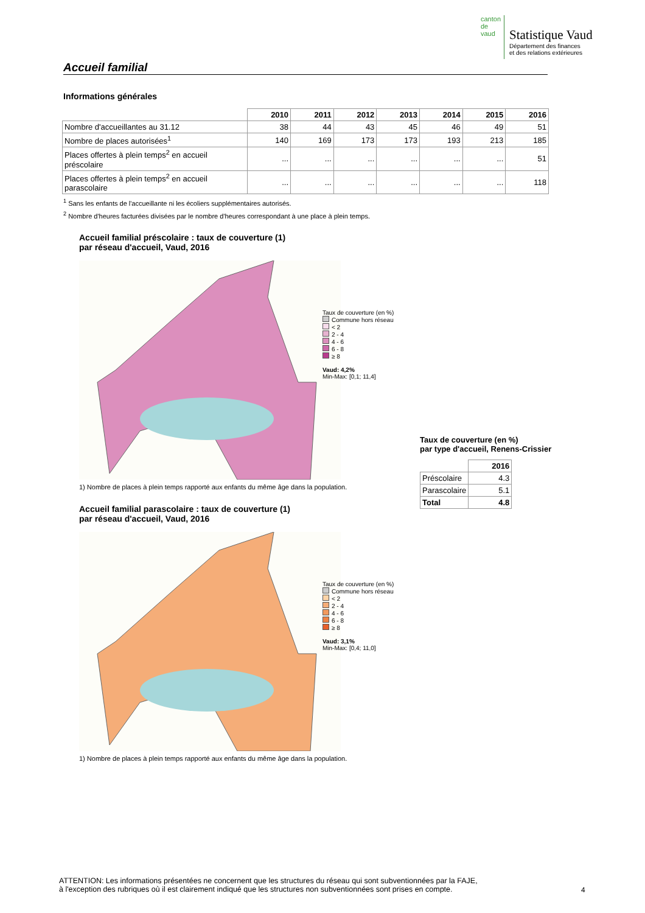canton de vaud
Statistique Vaud
Département des finances
et des relations extérieures
Accueil familial
Informations générales
| | 2010 | 2011 | 2012 | 2013 | 2014 | 2015 | 2016 |
| Nombre d'accueillantes au 31.12 | 38 | 44 | 43 | 45 | 46 | 49 | 51 |
| Nombre de places autorisées<sup>1</sup> | 140 | 169 | 173 | 173 | 193 | 213 | 185 |
| Places offertes à plein temps<sup>2</sup> en accueil préscolaire | ... | ... | ... | ... | ... | ... | 51 |
| Places offertes à plein temps<sup>2</sup> en accueil parascolaire | ... | ... | ... | ... | ... | ... | 118 |
<sup>1</sup> Sans les enfants de l'accueillante ni les écoliers supplémentaires autorisés.
<sup>2</sup> Nombre d'heures facturées divisées par le nombre d'heures correspondant à une place à plein temps.
Accueil familial préscolaire : taux de couverture (1)
par réseau d'accueil, Vaud, 2016
Taux de couverture (en %)
Commune hors réseau
< 2
2 - 4
4 - 6
6 - 8
≥ 8
Vaud: 4,2%
Min-Max: [0,1; 11,4]
1) Nombre de places à plein temps rapporté aux enfants du même âge dans la population.
Accueil familial parascolaire : taux de couverture (1)
par réseau d'accueil, Vaud, 2016
Taux de couverture (en %)
Commune hors réseau
< 2
2 - 4
4 - 6
6 - 8
≥ 8
Vaud: 3,1%
Min-Max: [0,4; 11,0]
1) Nombre de places à plein temps rapporté aux enfants du même âge dans la population.
Taux de couverture (en %)
par type d'accueil, Renens-Crissier
| | 2016 |
| Préscolaire | 4.3 |
| Parascolaire | 5.1 |
| Total | 4.8 |
ATTENTION: Les informations présentées ne concernent que les structures du réseau qui sont subventionnées par la FAJE,
à l'exception des rubriques où il est clairement indiqué que les structures non subventionnées sont prises en compte.
4